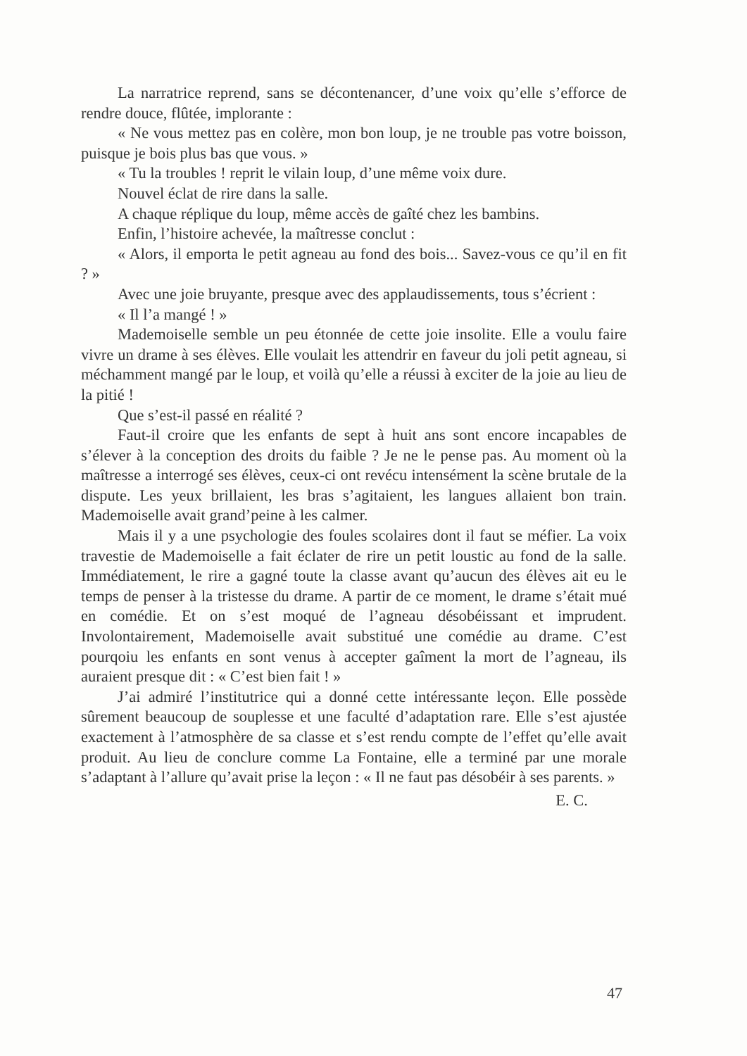La narratrice reprend, sans se décontenancer, d’une voix qu’elle s’efforce de rendre douce, flûtée, implorante :
« Ne vous mettez pas en colère, mon bon loup, je ne trouble pas votre boisson, puisque je bois plus bas que vous. »
« Tu la troubles ! reprit le vilain loup, d’une même voix dure.
Nouvel éclat de rire dans la salle.
A chaque réplique du loup, même accès de gaîté chez les bambins.
Enfin, l’histoire achevée, la maîtresse conclut :
« Alors, il emporta le petit agneau au fond des bois... Savez-vous ce qu’il en fit ? »
Avec une joie bruyante, presque avec des applaudissements, tous s’écrient :
« Il l’a mangé ! »
Mademoiselle semble un peu étonnée de cette joie insolite. Elle a voulu faire vivre un drame à ses élèves. Elle voulait les attendrir en faveur du joli petit agneau, si méchamment mangé par le loup, et voilà qu’elle a réussi à exciter de la joie au lieu de la pitié !
Que s’est-il passé en réalité ?
Faut-il croire que les enfants de sept à huit ans sont encore incapables de s’élever à la conception des droits du faible ? Je ne le pense pas. Au moment où la maîtresse a interrogé ses élèves, ceux-ci ont revécu intensément la scène brutale de la dispute. Les yeux brillaient, les bras s’agitaient, les langues allaient bon train. Mademoiselle avait grand’peine à les calmer.
Mais il y a une psychologie des foules scolaires dont il faut se méfier. La voix travestie de Mademoiselle a fait éclater de rire un petit loustic au fond de la salle. Immédiatement, le rire a gagné toute la classe avant qu’aucun des élèves ait eu le temps de penser à la tristesse du drame. A partir de ce moment, le drame s’était mué en comédie. Et on s’est moqué de l’agneau désobéissant et imprudent. Involontairement, Mademoiselle avait substitué une comédie au drame. C’est pourqoiu les enfants en sont venus à accepter gaîment la mort de l’agneau, ils auraient presque dit : « C’est bien fait ! »
J’ai admiré l’institutrice qui a donné cette intéressante leçon. Elle possède sûrement beaucoup de souplesse et une faculté d’adaptation rare. Elle s’est ajustée exactement à l’atmosphère de sa classe et s’est rendu compte de l’effet qu’elle avait produit. Au lieu de conclure comme La Fontaine, elle a terminé par une morale s’adaptant à l’allure qu’avait prise la leçon : « Il ne faut pas désobéir à ses parents. »
E. C.
47